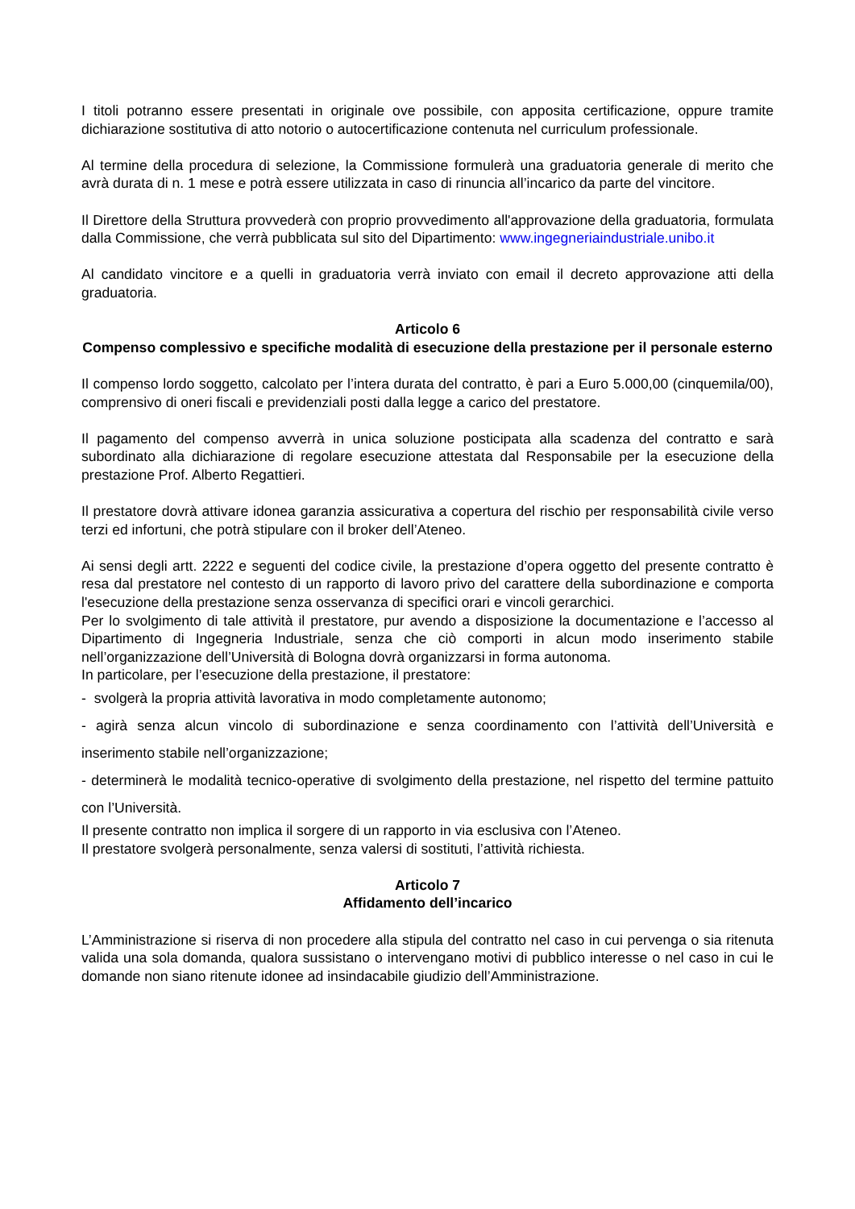I titoli potranno essere presentati in originale ove possibile, con apposita certificazione, oppure tramite dichiarazione sostitutiva di atto notorio o autocertificazione contenuta nel curriculum professionale.
Al termine della procedura di selezione, la Commissione formulerà una graduatoria generale di merito che avrà durata di n. 1 mese e potrà essere utilizzata in caso di rinuncia all’incarico da parte del vincitore.
Il Direttore della Struttura provvederà con proprio provvedimento all'approvazione della graduatoria, formulata dalla Commissione, che verrà pubblicata sul sito del Dipartimento: www.ingegneriaindustriale.unibo.it
Al candidato vincitore e a quelli in graduatoria verrà inviato con email il decreto approvazione atti della graduatoria.
Articolo 6
Compenso complessivo e specifiche modalità di esecuzione della prestazione per il personale esterno
Il compenso lordo soggetto, calcolato per l’intera durata del contratto, è pari a Euro 5.000,00 (cinquemila/00), comprensivo di oneri fiscali e previdenziali posti dalla legge a carico del prestatore.
Il pagamento del compenso avverrà in unica soluzione posticipata alla scadenza del contratto e sarà subordinato alla dichiarazione di regolare esecuzione attestata dal Responsabile per la esecuzione della prestazione Prof. Alberto Regattieri.
Il prestatore dovrà attivare idonea garanzia assicurativa a copertura del rischio per responsabilità civile verso terzi ed infortuni, che potrà stipulare con il broker dell’Ateneo.
Ai sensi degli artt. 2222 e seguenti del codice civile, la prestazione d’opera oggetto del presente contratto è resa dal prestatore nel contesto di un rapporto di lavoro privo del carattere della subordinazione e comporta l'esecuzione della prestazione senza osservanza di specifici orari e vincoli gerarchici.
Per lo svolgimento di tale attività il prestatore, pur avendo a disposizione la documentazione e l’accesso al Dipartimento di Ingegneria Industriale, senza che ciò comporti in alcun modo inserimento stabile nell’organizzazione dell’Università di Bologna dovrà organizzarsi in forma autonoma.
In particolare, per l’esecuzione della prestazione, il prestatore:
- svolgerà la propria attività lavorativa in modo completamente autonomo;
- agirà senza alcun vincolo di subordinazione e senza coordinamento con l’attività dell’Università e inserimento stabile nell’organizzazione;
- determinerà le modalità tecnico-operative di svolgimento della prestazione, nel rispetto del termine pattuito con l’Università.
Il presente contratto non implica il sorgere di un rapporto in via esclusiva con l’Ateneo.
Il prestatore svolgerà personalmente, senza valersi di sostituti, l’attività richiesta.
Articolo 7
Affidamento dell’incarico
L’Amministrazione si riserva di non procedere alla stipula del contratto nel caso in cui pervenga o sia ritenuta valida una sola domanda, qualora sussistano o intervengano motivi di pubblico interesse o nel caso in cui le domande non siano ritenute idonee ad insindacabile giudizio dell’Amministrazione.